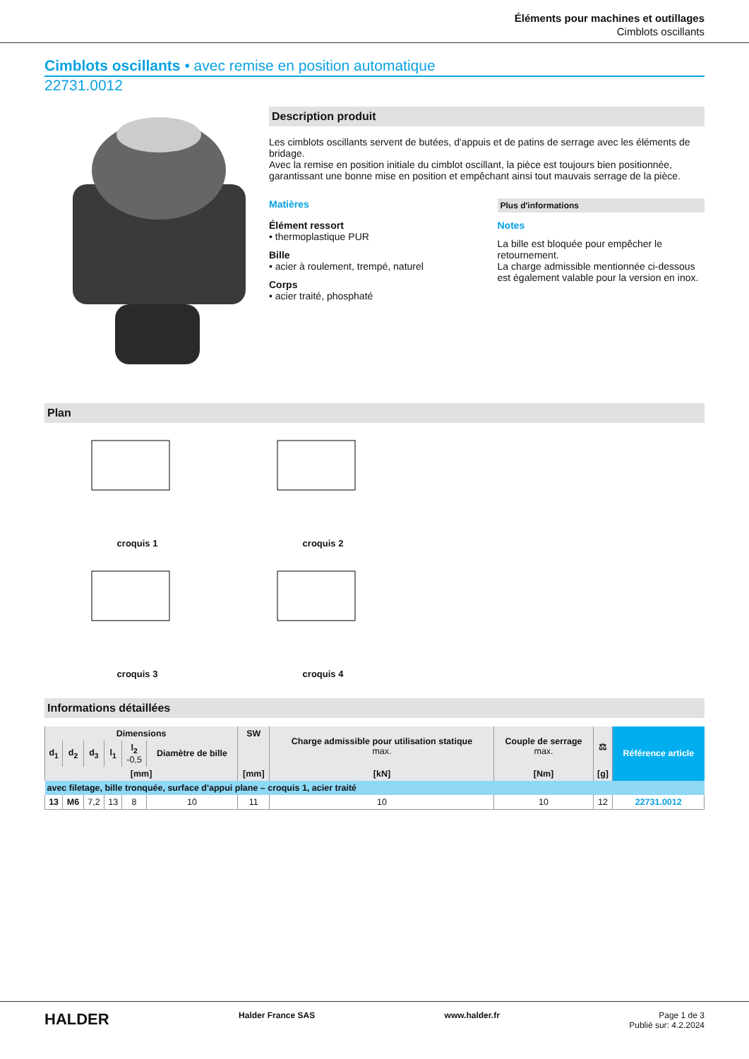Éléments pour machines et outillages
Cimblots oscillants
Cimblots oscillants • avec remise en position automatique
22731.0012
Description produit
Les cimblots oscillants servent de butées, d'appuis et de patins de serrage avec les éléments de bridage.
Avec la remise en position initiale du cimblot oscillant, la pièce est toujours bien positionnée, garantissant une bonne mise en position et empêchant ainsi tout mauvais serrage de la pièce.
Matières
Élément ressort
• thermoplastique PUR
Bille
• acier à roulement, trempé, naturel
Corps
• acier traité, phosphaté
Plus d'informations
Notes
La bille est bloquée pour empêcher le retournement.
La charge admissible mentionnée ci-dessous est également valable pour la version en inox.
Plan
croquis 1
croquis 2
croquis 3
croquis 4
Informations détaillées
| Dimensions | | | | | | SW | Charge admissible pour utilisation statique max. | Couple de serrage max. | ⚖ | Référence article |
| --- | --- | --- | --- | --- | --- | --- | --- | --- | --- | --- |
| d<sub>1</sub> | d<sub>2</sub> | d<sub>3</sub> | l<sub>1</sub> | l<sub>2</sub> -0,5 | Diamètre de bille | | | | | |
| [mm] | | | | | | [mm] | [kN] | [Nm] | [g] | |
| avec filetage, bille tronquée, surface d'appui plane – croquis 1, acier traité | | | | | | | | | | |
| 13 | M6 | 7,2 | 13 | 8 | 10 | 11 | 10 | 10 | 12 | 22731.0012 |
HALDER Halder France SAS www.halder.fr Page 1 de 3
Publié sur: 4.2.2024